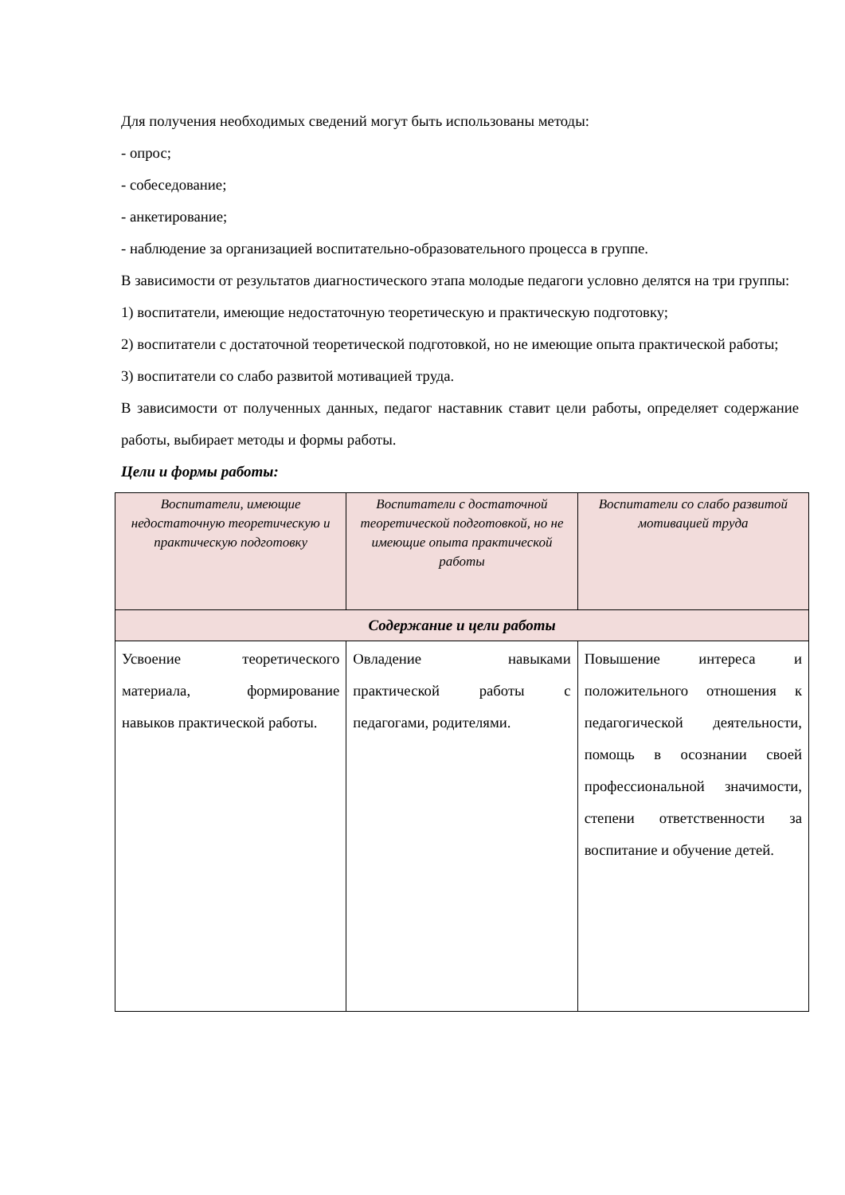Для получения необходимых сведений могут быть использованы методы:
- опрос;
- собеседование;
- анкетирование;
- наблюдение за организацией воспитательно-образовательного процесса в группе.
В зависимости от результатов диагностического этапа молодые педагоги условно делятся на три группы:
1) воспитатели, имеющие недостаточную теоретическую и практическую подготовку;
2) воспитатели с достаточной теоретической подготовкой, но не имеющие опыта практической работы;
3) воспитатели со слабо развитой мотивацией труда.
В зависимости от полученных данных, педагог наставник ставит цели работы, определяет содержание работы, выбирает методы и формы работы.
Цели и формы работы:
| Воспитатели, имеющие недостаточную теоретическую и практическую подготовку | Воспитатели с достаточной теоретической подготовкой, но не имеющие опыта практической работы | Воспитатели со слабо развитой мотивацией труда |
| --- | --- | --- |
| Содержание и цели работы | | |
| Усвоение теоретического материала, формирование навыков практической работы. | Овладение навыками практической работы с педагогами, родителями. | Повышение интереса и положительного отношения к педагогической деятельности, помощь в осознании своей профессиональной значимости, степени ответственности за воспитание и обучение детей. |